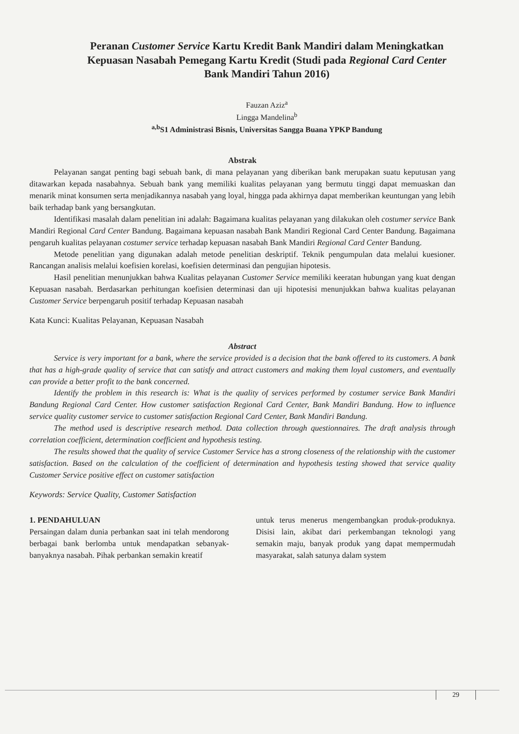Peranan Customer Service Kartu Kredit Bank Mandiri dalam Meningkatkan Kepuasan Nasabah Pemegang Kartu Kredit (Studi pada Regional Card Center Bank Mandiri Tahun 2016)
Fauzan Aziz<sup>a</sup>
Lingga Mandelina<sup>b</sup>
<sup>a,b</sup>S1 Administrasi Bisnis, Universitas Sangga Buana YPKP Bandung
Abstrak
Pelayanan sangat penting bagi sebuah bank, di mana pelayanan yang diberikan bank merupakan suatu keputusan yang ditawarkan kepada nasabahnya. Sebuah bank yang memiliki kualitas pelayanan yang bermutu tinggi dapat memuaskan dan menarik minat konsumen serta menjadikannya nasabah yang loyal, hingga pada akhirnya dapat memberikan keuntungan yang lebih baik terhadap bank yang bersangkutan.
Identifikasi masalah dalam penelitian ini adalah: Bagaimana kualitas pelayanan yang dilakukan oleh costumer service Bank Mandiri Regional Card Center Bandung. Bagaimana kepuasan nasabah Bank Mandiri Regional Card Center Bandung. Bagaimana pengaruh kualitas pelayanan costumer service terhadap kepuasan nasabah Bank Mandiri Regional Card Center Bandung.
Metode penelitian yang digunakan adalah metode penelitian deskriptif. Teknik pengumpulan data melalui kuesioner. Rancangan analisis melalui koefisien korelasi, koefisien determinasi dan pengujian hipotesis.
Hasil penelitian menunjukkan bahwa Kualitas pelayanan Customer Service memiliki keeratan hubungan yang kuat dengan Kepuasan nasabah. Berdasarkan perhitungan koefisien determinasi dan uji hipotesisi menunjukkan bahwa kualitas pelayanan Customer Service berpengaruh positif terhadap Kepuasan nasabah
Kata Kunci: Kualitas Pelayanan, Kepuasan Nasabah
Abstract
Service is very important for a bank, where the service provided is a decision that the bank offered to its customers. A bank that has a high-grade quality of service that can satisfy and attract customers and making them loyal customers, and eventually can provide a better profit to the bank concerned.
Identify the problem in this research is: What is the quality of services performed by costumer service Bank Mandiri Bandung Regional Card Center. How customer satisfaction Regional Card Center, Bank Mandiri Bandung. How to influence service quality customer service to customer satisfaction Regional Card Center, Bank Mandiri Bandung.
The method used is descriptive research method. Data collection through questionnaires. The draft analysis through correlation coefficient, determination coefficient and hypothesis testing.
The results showed that the quality of service Customer Service has a strong closeness of the relationship with the customer satisfaction. Based on the calculation of the coefficient of determination and hypothesis testing showed that service quality Customer Service positive effect on customer satisfaction
Keywords: Service Quality, Customer Satisfaction
1. PENDAHULUAN
Persaingan dalam dunia perbankan saat ini telah mendorong berbagai bank berlomba untuk mendapatkan sebanyak-banyaknya nasabah. Pihak perbankan semakin kreatif
untuk terus menerus mengembangkan produk-produknya. Disisi lain, akibat dari perkembangan teknologi yang semakin maju, banyak produk yang dapat mempermudah masyarakat, salah satunya dalam system
29